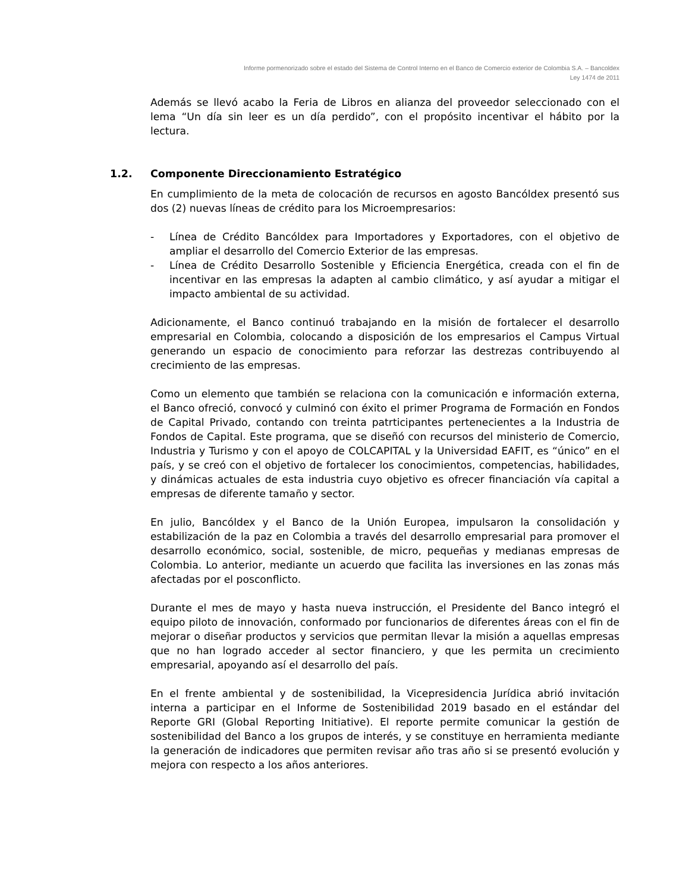Informe pormenorizado sobre el estado del Sistema de Control Interno en el Banco de Comercio exterior de Colombia S.A. – Bancoldex
Ley 1474 de 2011
Además se llevó acabo la Feria de Libros en alianza del proveedor seleccionado con el lema “Un día sin leer es un día perdido”, con el propósito incentivar el hábito por la lectura.
1.2. Componente Direccionamiento Estratégico
En cumplimiento de la meta de colocación de recursos en agosto Bancóldex presentó sus dos (2) nuevas líneas de crédito para los Microempresarios:
- Línea de Crédito Bancóldex para Importadores y Exportadores, con el objetivo de ampliar el desarrollo del Comercio Exterior de las empresas.
- Línea de Crédito Desarrollo Sostenible y Eficiencia Energética, creada con el fin de incentivar en las empresas la adapten al cambio climático, y así ayudar a mitigar el impacto ambiental de su actividad.
Adicionamente, el Banco continuó trabajando en la misión de fortalecer el desarrollo empresarial en Colombia, colocando a disposición de los empresarios el Campus Virtual generando un espacio de conocimiento para reforzar las destrezas contribuyendo al crecimiento de las empresas.
Como un elemento que también se relaciona con la comunicación e información externa, el Banco ofreció, convocó y culminó con éxito el primer Programa de Formación en Fondos de Capital Privado, contando con treinta patrticipantes pertenecientes a la Industria de Fondos de Capital. Este programa, que se diseñó con recursos del ministerio de Comercio, Industria y Turismo y con el apoyo de COLCAPITAL y la Universidad EAFIT, es “único” en el país, y se creó con el objetivo de fortalecer los conocimientos, competencias, habilidades, y dinámicas actuales de esta industria cuyo objetivo es ofrecer financiación vía capital a empresas de diferente tamaño y sector.
En julio, Bancóldex y el Banco de la Unión Europea, impulsaron la consolidación y estabilización de la paz en Colombia a través del desarrollo empresarial para promover el desarrollo económico, social, sostenible, de micro, pequeñas y medianas empresas de Colombia. Lo anterior, mediante un acuerdo que facilita las inversiones en las zonas más afectadas por el posconflicto.
Durante el mes de mayo y hasta nueva instrucción, el Presidente del Banco integró el equipo piloto de innovación, conformado por funcionarios de diferentes áreas con el fin de mejorar o diseñar productos y servicios que permitan llevar la misión a aquellas empresas que no han logrado acceder al sector financiero, y que les permita un crecimiento empresarial, apoyando así el desarrollo del país.
En el frente ambiental y de sostenibilidad, la Vicepresidencia Jurídica abrió invitación interna a participar en el Informe de Sostenibilidad 2019 basado en el estándar del Reporte GRI (Global Reporting Initiative). El reporte permite comunicar la gestión de sostenibilidad del Banco a los grupos de interés, y se constituye en herramienta mediante la generación de indicadores que permiten revisar año tras año si se presentó evolución y mejora con respecto a los años anteriores.